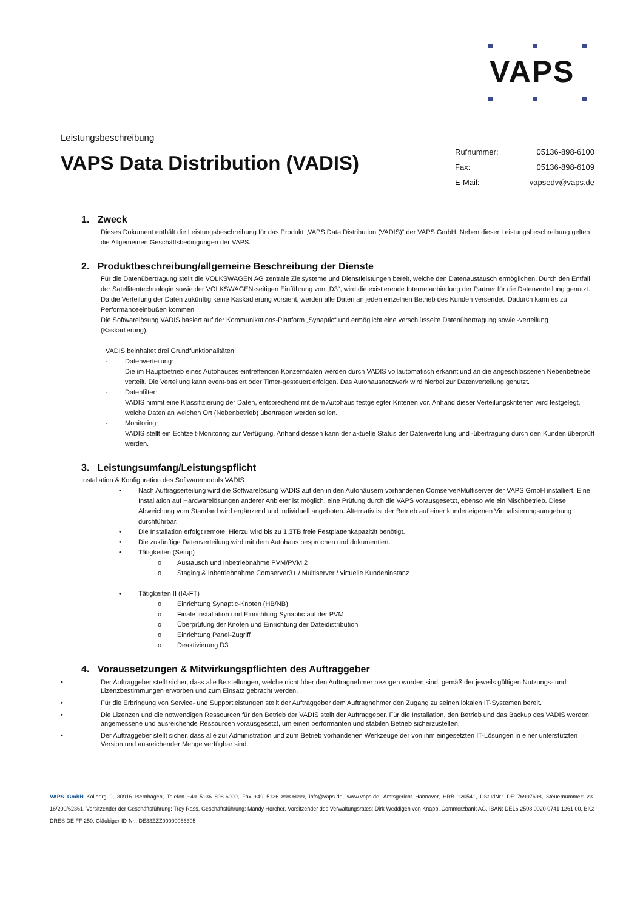VAPS
Leistungsbeschreibung
VAPS Data Distribution (VADIS)
Rufnummer: 05136-898-6100
Fax: 05136-898-6109
E-Mail: vapsedv@vaps.de
1. Zweck
Dieses Dokument enthält die Leistungsbeschreibung für das Produkt „VAPS Data Distribution (VADIS)“ der VAPS GmbH. Neben dieser Leistungsbeschreibung gelten die Allgemeinen Geschäftsbedingungen der VAPS.
2. Produktbeschreibung/allgemeine Beschreibung der Dienste
Für die Datenübertragung stellt die VOLKSWAGEN AG zentrale Zielsysteme und Dienstleistungen bereit, welche den Datenaustausch ermöglichen. Durch den Entfall der Satellitentechnologie sowie der VOLKSWAGEN-seitigen Einführung von „D3“, wird die existierende Internetanbindung der Partner für die Datenverteilung genutzt. Da die Verteilung der Daten zukünftig keine Kaskadierung vorsieht, werden alle Daten an jeden einzelnen Betrieb des Kunden versendet. Dadurch kann es zu Performanceeinbußen kommen.
Die Softwarelösung VADIS basiert auf der Kommunikations-Plattform „Synaptic“ und ermöglicht eine verschlüsselte Datenübertragung sowie -verteilung (Kaskadierung).
VADIS beinhaltet drei Grundfunktionalitäten:
- Datenverteilung:
Die im Hauptbetrieb eines Autohauses eintreffenden Konzerndaten werden durch VADIS vollautomatisch erkannt und an die angeschlossenen Nebenbetriebe verteilt. Die Verteilung kann event-basiert oder Timer-gesteuert erfolgen. Das Autohausnetzwerk wird hierbei zur Datenverteilung genutzt.
- Datenfilter:
VADIS nimmt eine Klassifizierung der Daten, entsprechend mit dem Autohaus festgelegter Kriterien vor. Anhand dieser Verteilungskriterien wird festgelegt, welche Daten an welchen Ort (Nebenbetrieb) übertragen werden sollen.
- Monitoring:
VADIS stellt ein Echtzeit-Monitoring zur Verfügung. Anhand dessen kann der aktuelle Status der Datenverteilung und -übertragung durch den Kunden überprüft werden.
3. Leistungsumfang/Leistungspflicht
Installation & Konfiguration des Softwaremoduls VADIS
• Nach Auftragserteilung wird die Softwarelösung VADIS auf den in den Autohäusern vorhandenen Comserver/Multiserver der VAPS GmbH installiert. Eine Installation auf Hardwarelösungen anderer Anbieter ist möglich, eine Prüfung durch die VAPS vorausgesetzt, ebenso wie ein Mischbetrieb. Diese Abweichung vom Standard wird ergänzend und individuell angeboten. Alternativ ist der Betrieb auf einer kundeneigenen Virtualisierungsumgebung durchführbar.
• Die Installation erfolgt remote. Hierzu wird bis zu 1,3TB freie Festplattenkapazität benötigt.
• Die zukünftige Datenverteilung wird mit dem Autohaus besprochen und dokumentiert.
• Tätigkeiten (Setup)
o Austausch und Inbetriebnahme PVM/PVM 2
o Staging & Inbetriebnahme Comserver3+ / Multiserver / virtuelle Kundeninstanz
• Tätigkeiten II (IA-FT)
o Einrichtung Synaptic-Knoten (HB/NB)
o Finale Installation und Einrichtung Synaptic auf der PVM
o Überprüfung der Knoten und Einrichtung der Dateidistribution
o Einrichtung Panel-Zugriff
o Deaktivierung D3
4. Voraussetzungen & Mitwirkungspflichten des Auftraggeber
• Der Auftraggeber stellt sicher, dass alle Beistellungen, welche nicht über den Auftragnehmer bezogen worden sind, gemäß der jeweils gültigen Nutzungs- und Lizenzbestimmungen erworben und zum Einsatz gebracht werden.
• Für die Erbringung von Service- und Supportleistungen stellt der Auftraggeber dem Auftragnehmer den Zugang zu seinen lokalen IT-Systemen bereit.
• Die Lizenzen und die notwendigen Ressourcen für den Betrieb der VADIS stellt der Auftraggeber. Für die Installation, den Betrieb und das Backup des VADIS werden angemessene und ausreichende Ressourcen vorausgesetzt, um einen performanten und stabilen Betrieb sicherzustellen.
• Der Auftraggeber stellt sicher, dass alle zur Administration und zum Betrieb vorhandenen Werkzeuge der von ihm eingesetzten IT-Lösungen in einer unterstützten Version und ausreichender Menge verfügbar sind.
VAPS GmbH Kollberg 9, 30916 Isernhagen, Telefon +49 5136 898-6000, Fax +49 5136 898-6099, info@vaps.de, www.vaps.de, Amtsgericht Hannover, HRB 120541, USt.IdNr.: DE176997698, Steuernummer: 23-16/200/62361, Vorsitzender der Geschäftsführung: Troy Rass, Geschäftsführung: Mandy Horcher, Vorsitzender des Verwaltungsrates: Dirk Weddigen von Knapp, Commerzbank AG, IBAN: DE16 2508 0020 0741 1261 00, BIC: DRES DE FF 250, Gläubiger-ID-Nr.: DE33ZZZ00000066305